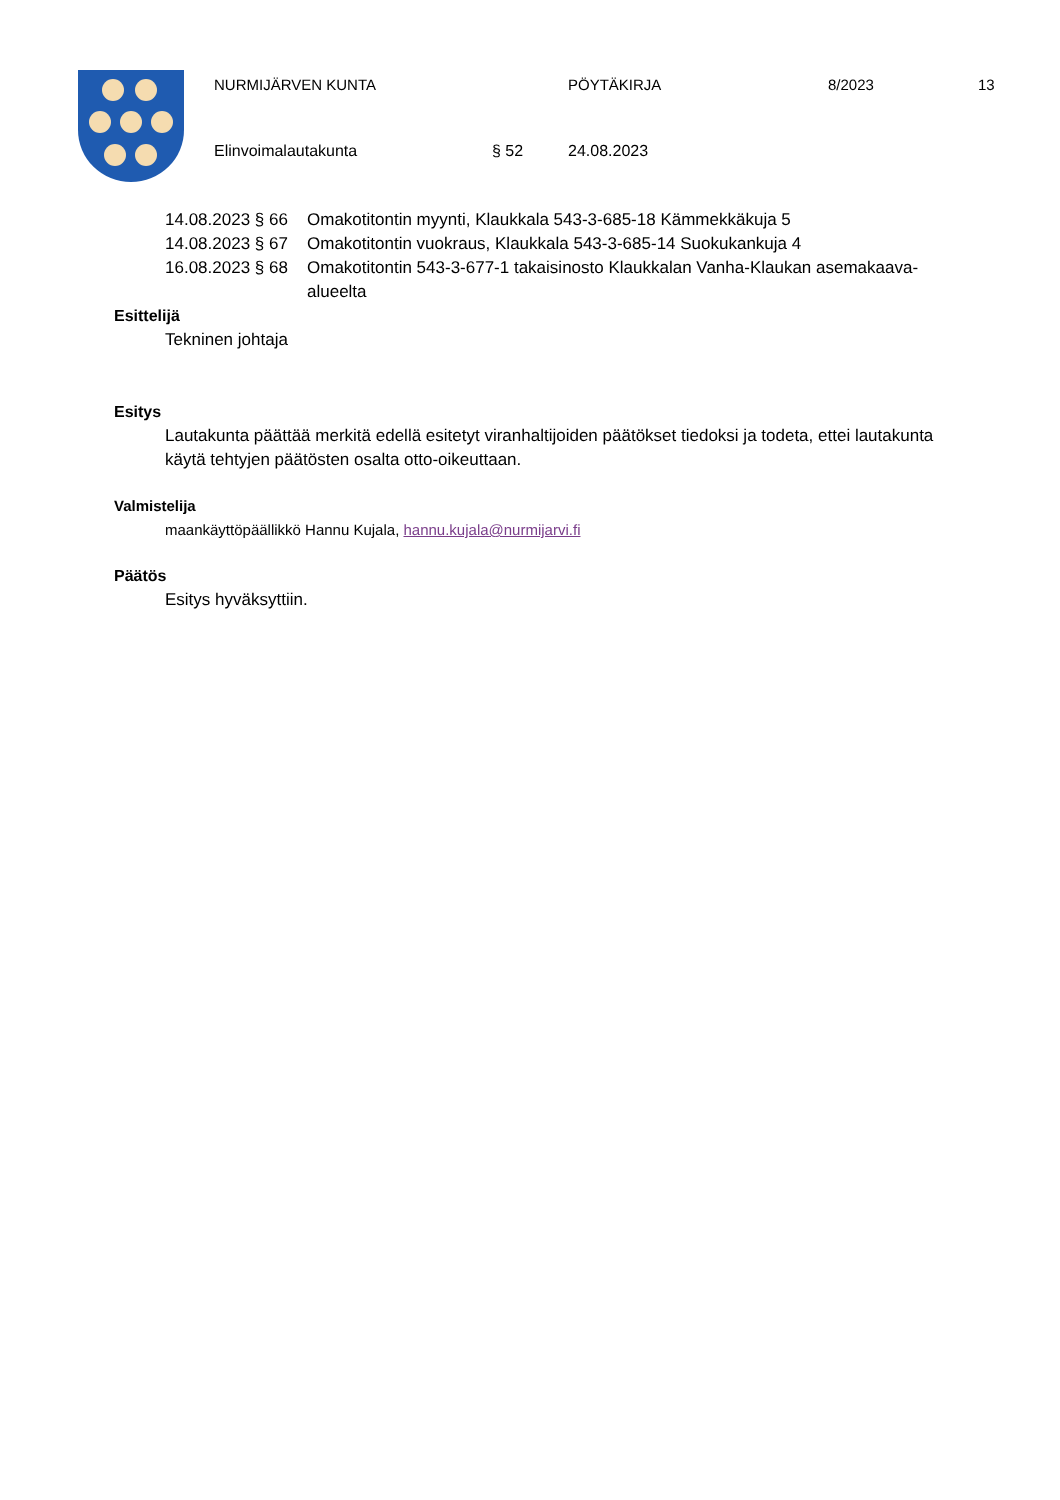NURMIJÄRVEN KUNTA PÖYTÄKIRJA 8/2023 13
Elinvoimalautakunta § 52 24.08.2023
14.08.2023 § 66 Omakotitontin myynti, Klaukkala 543-3-685-18 Kämmekkäkuja 5
14.08.2023 § 67 Omakotitontin vuokraus, Klaukkala 543-3-685-14 Suokukankuja 4
16.08.2023 § 68 Omakotitontin 543-3-677-1 takaisinosto Klaukkalan Vanha-Klaukan asemakaava-alueelta
Esittelijä
Tekninen johtaja
Esitys
Lautakunta päättää merkitä edellä esitetyt viranhaltijoiden päätökset tiedoksi ja todeta, ettei lautakunta käytä tehtyjen päätösten osalta otto-oikeuttaan.
Valmistelija
maankäyttöpäällikkö Hannu Kujala, hannu.kujala@nurmijarvi.fi
Päätös
Esitys hyväksyttiin.